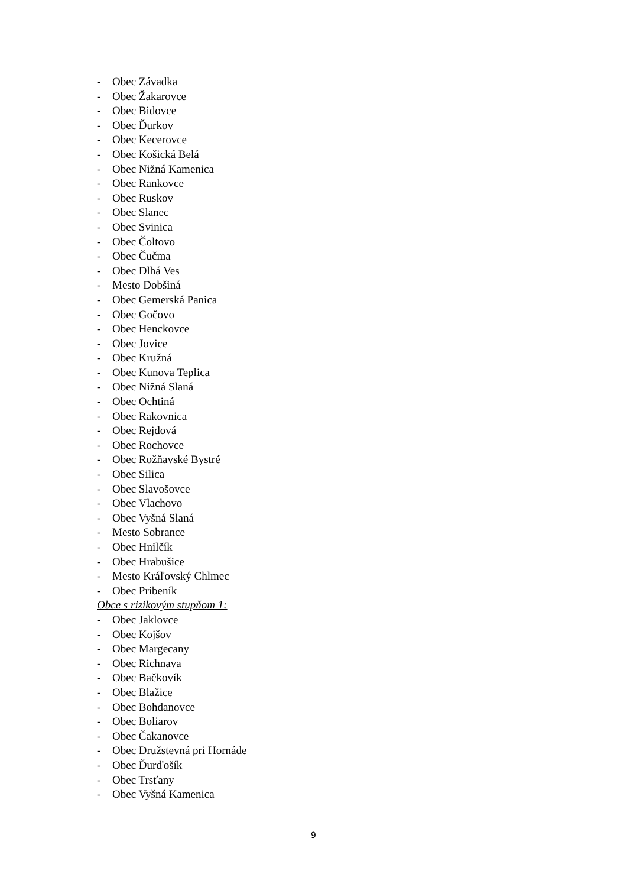- Obec Závadka
- Obec Žakarovce
- Obec Bidovce
- Obec Ďurkov
- Obec Kecerovce
- Obec Košická Belá
- Obec Nižná Kamenica
- Obec Rankovce
- Obec Ruskov
- Obec Slanec
- Obec Svinica
- Obec Čoltovo
- Obec Čučma
- Obec Dlhá Ves
- Mesto Dobšiná
- Obec Gemerská Panica
- Obec Gočovo
- Obec Henckovce
- Obec Jovice
- Obec Kružná
- Obec Kunova Teplica
- Obec Nižná Slaná
- Obec Ochtiná
- Obec Rakovnica
- Obec Rejdová
- Obec Rochovce
- Obec Rožňavské Bystré
- Obec Silica
- Obec Slavošovce
- Obec Vlachovo
- Obec Vyšná Slaná
- Mesto Sobrance
- Obec Hnilčík
- Obec Hrabušice
- Mesto Kráľovský Chlmec
- Obec Pribeník
Obce s rizikovým stupňom 1:
- Obec Jaklovce
- Obec Kojšov
- Obec Margecany
- Obec Richnava
- Obec Bačkovík
- Obec Blažice
- Obec Bohdanovce
- Obec Boliarov
- Obec Čakanovce
- Obec Družstevná pri Hornáde
- Obec Ďurďošík
- Obec Trsťany
- Obec Vyšná Kamenica
9